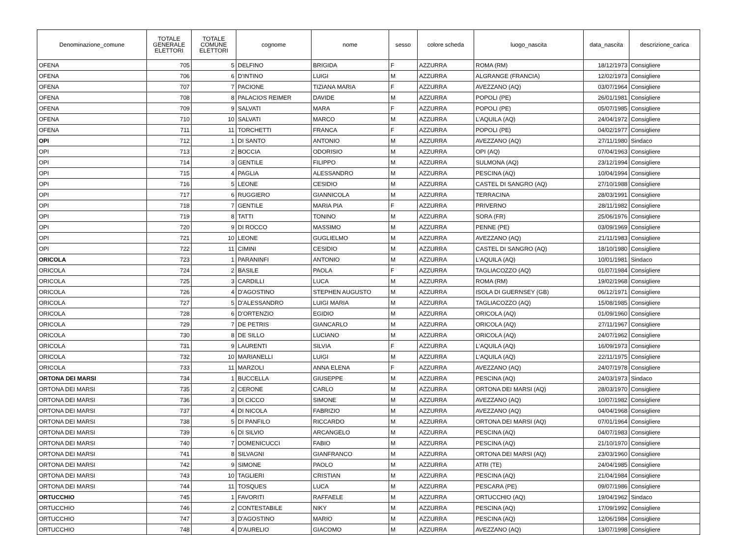| Denominazione_comune | TOTALE GENERALE ELETTORI | TOTALE COMUNE ELETTORI | cognome | nome | sesso | colore scheda | luogo_nascita | data_nascita | descrizione_carica |
| --- | --- | --- | --- | --- | --- | --- | --- | --- | --- |
| OFENA | 705 | 5 | DELFINO | BRIGIDA | F | AZZURRA | ROMA (RM) | 18/12/1973 | Consigliere |
| OFENA | 706 | 6 | D'INTINO | LUIGI | M | AZZURRA | ALGRANGE (FRANCIA) | 12/02/1973 | Consigliere |
| OFENA | 707 | 7 | PACIONE | TIZIANA MARIA | F | AZZURRA | AVEZZANO (AQ) | 03/07/1964 | Consigliere |
| OFENA | 708 | 8 | PALACIOS REIMER | DAVIDE | M | AZZURRA | POPOLI (PE) | 26/01/1981 | Consigliere |
| OFENA | 709 | 9 | SALVATI | MARA | F | AZZURRA | POPOLI (PE) | 05/07/1985 | Consigliere |
| OFENA | 710 | 10 | SALVATI | MARCO | M | AZZURRA | L'AQUILA (AQ) | 24/04/1972 | Consigliere |
| OFENA | 711 | 11 | TORCHETTI | FRANCA | F | AZZURRA | POPOLI (PE) | 04/02/1977 | Consigliere |
| OPI | 712 | 1 | DI SANTO | ANTONIO | M | AZZURRA | AVEZZANO (AQ) | 27/11/1980 | Sindaco |
| OPI | 713 | 2 | BOCCIA | ODORISIO | M | AZZURRA | OPI (AQ) | 07/04/1963 | Consigliere |
| OPI | 714 | 3 | GENTILE | FILIPPO | M | AZZURRA | SULMONA (AQ) | 23/12/1994 | Consigliere |
| OPI | 715 | 4 | PAGLIA | ALESSANDRO | M | AZZURRA | PESCINA (AQ) | 10/04/1994 | Consigliere |
| OPI | 716 | 5 | LEONE | CESIDIO | M | AZZURRA | CASTEL DI SANGRO (AQ) | 27/10/1988 | Consigliere |
| OPI | 717 | 6 | RUGGIERO | GIANNICOLA | M | AZZURRA | TERRACINA | 28/03/1991 | Consigliere |
| OPI | 718 | 7 | GENTILE | MARIA PIA | F | AZZURRA | PRIVERNO | 28/11/1982 | Consigliere |
| OPI | 719 | 8 | TATTI | TONINO | M | AZZURRA | SORA (FR) | 25/06/1976 | Consigliere |
| OPI | 720 | 9 | DI ROCCO | MASSIMO | M | AZZURRA | PENNE (PE) | 03/09/1969 | Consigliere |
| OPI | 721 | 10 | LEONE | GUGLIELMO | M | AZZURRA | AVEZZANO (AQ) | 21/11/1983 | Consigliere |
| OPI | 722 | 11 | CIMINI | CESIDIO | M | AZZURRA | CASTEL DI SANGRO (AQ) | 18/10/1980 | Consigliere |
| ORICOLA | 723 | 1 | PARANINFI | ANTONIO | M | AZZURRA | L'AQUILA (AQ) | 10/01/1981 | Sindaco |
| ORICOLA | 724 | 2 | BASILE | PAOLA | F | AZZURRA | TAGLIACOZZO (AQ) | 01/07/1984 | Consigliere |
| ORICOLA | 725 | 3 | CARDILLI | LUCA | M | AZZURRA | ROMA (RM) | 19/02/1968 | Consigliere |
| ORICOLA | 726 | 4 | D'AGOSTINO | STEPHEN AUGUSTO | M | AZZURRA | ISOLA DI GUERNSEY (GB) | 06/12/1971 | Consigliere |
| ORICOLA | 727 | 5 | D'ALESSANDRO | LUIGI MARIA | M | AZZURRA | TAGLIACOZZO (AQ) | 15/08/1985 | Consigliere |
| ORICOLA | 728 | 6 | D'ORTENZIO | EGIDIO | M | AZZURRA | ORICOLA (AQ) | 01/09/1960 | Consigliere |
| ORICOLA | 729 | 7 | DE PETRIS | GIANCARLO | M | AZZURRA | ORICOLA (AQ) | 27/11/1967 | Consigliere |
| ORICOLA | 730 | 8 | DE SILLO | LUCIANO | M | AZZURRA | ORICOLA (AQ) | 24/07/1962 | Consigliere |
| ORICOLA | 731 | 9 | LAURENTI | SILVIA | F | AZZURRA | L'AQUILA (AQ) | 16/09/1973 | Consigliere |
| ORICOLA | 732 | 10 | MARIANELLI | LUIGI | M | AZZURRA | L'AQUILA (AQ) | 22/11/1975 | Consigliere |
| ORICOLA | 733 | 11 | MARZOLI | ANNA ELENA | F | AZZURRA | AVEZZANO (AQ) | 24/07/1978 | Consigliere |
| ORTONA DEI MARSI | 734 | 1 | BUCCELLA | GIUSEPPE | M | AZZURRA | PESCINA (AQ) | 24/03/1973 | Sindaco |
| ORTONA DEI MARSI | 735 | 2 | CERONE | CARLO | M | AZZURRA | ORTONA DEI MARSI (AQ) | 28/03/1970 | Consigliere |
| ORTONA DEI MARSI | 736 | 3 | DI CICCO | SIMONE | M | AZZURRA | AVEZZANO (AQ) | 10/07/1982 | Consigliere |
| ORTONA DEI MARSI | 737 | 4 | DI NICOLA | FABRIZIO | M | AZZURRA | AVEZZANO (AQ) | 04/04/1968 | Consigliere |
| ORTONA DEI MARSI | 738 | 5 | DI PANFILO | RICCARDO | M | AZZURRA | ORTONA DEI MARSI (AQ) | 07/01/1964 | Consigliere |
| ORTONA DEI MARSI | 739 | 6 | DI SILVIO | ARCANGELO | M | AZZURRA | PESCINA (AQ) | 04/07/1983 | Consigliere |
| ORTONA DEI MARSI | 740 | 7 | DOMENICUCCI | FABIO | M | AZZURRA | PESCINA (AQ) | 21/10/1970 | Consigliere |
| ORTONA DEI MARSI | 741 | 8 | SILVAGNI | GIANFRANCO | M | AZZURRA | ORTONA DEI MARSI (AQ) | 23/03/1960 | Consigliere |
| ORTONA DEI MARSI | 742 | 9 | SIMONE | PAOLO | M | AZZURRA | ATRI (TE) | 24/04/1985 | Consigliere |
| ORTONA DEI MARSI | 743 | 10 | TAGLIERI | CRISTIAN | M | AZZURRA | PESCINA (AQ) | 21/04/1984 | Consigliere |
| ORTONA DEI MARSI | 744 | 11 | TOSQUES | LUCA | M | AZZURRA | PESCARA (PE) | 09/07/1986 | Consigliere |
| ORTUCCHIO | 745 | 1 | FAVORITI | RAFFAELE | M | AZZURRA | ORTUCCHIO (AQ) | 19/04/1962 | Sindaco |
| ORTUCCHIO | 746 | 2 | CONTESTABILE | NIKY | M | AZZURRA | PESCINA (AQ) | 17/09/1992 | Consigliere |
| ORTUCCHIO | 747 | 3 | D'AGOSTINO | MARIO | M | AZZURRA | PESCINA (AQ) | 12/06/1984 | Consigliere |
| ORTUCCHIO | 748 | 4 | D'AURELIO | GIACOMO | M | AZZURRA | AVEZZANO (AQ) | 13/07/1998 | Consigliere |